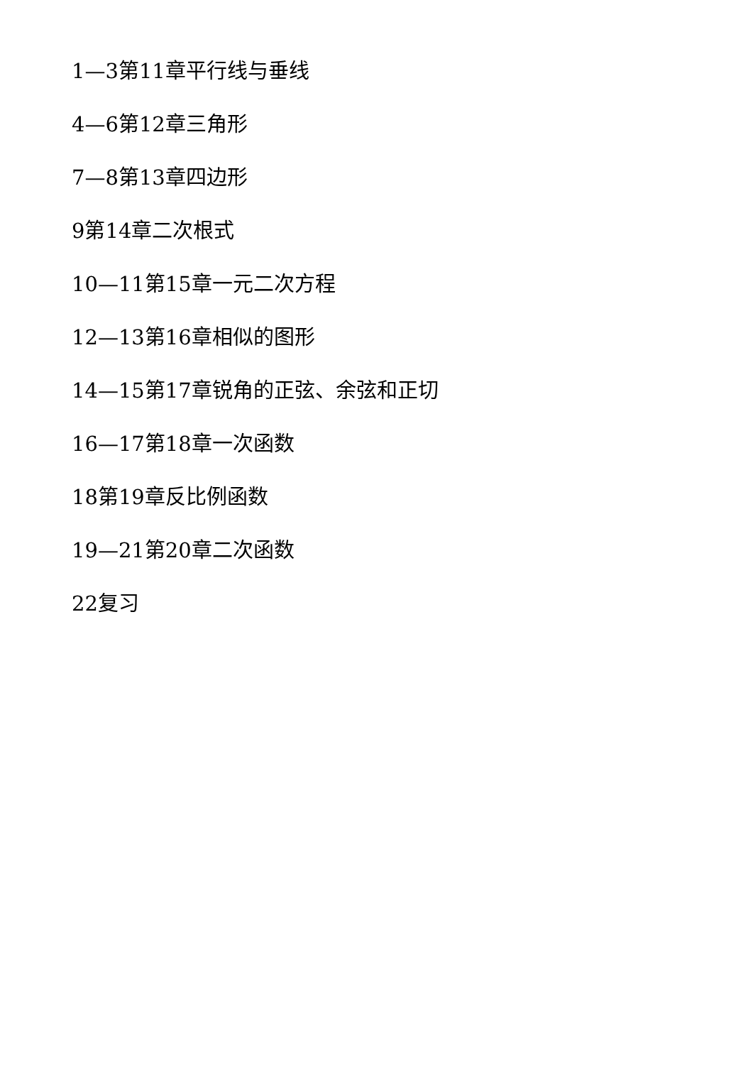1—3第11章平行线与垂线
4—6第12章三角形
7—8第13章四边形
9第14章二次根式
10—11第15章一元二次方程
12—13第16章相似的图形
14—15第17章锐角的正弦、余弦和正切
16—17第18章一次函数
18第19章反比例函数
19—21第20章二次函数
22复习